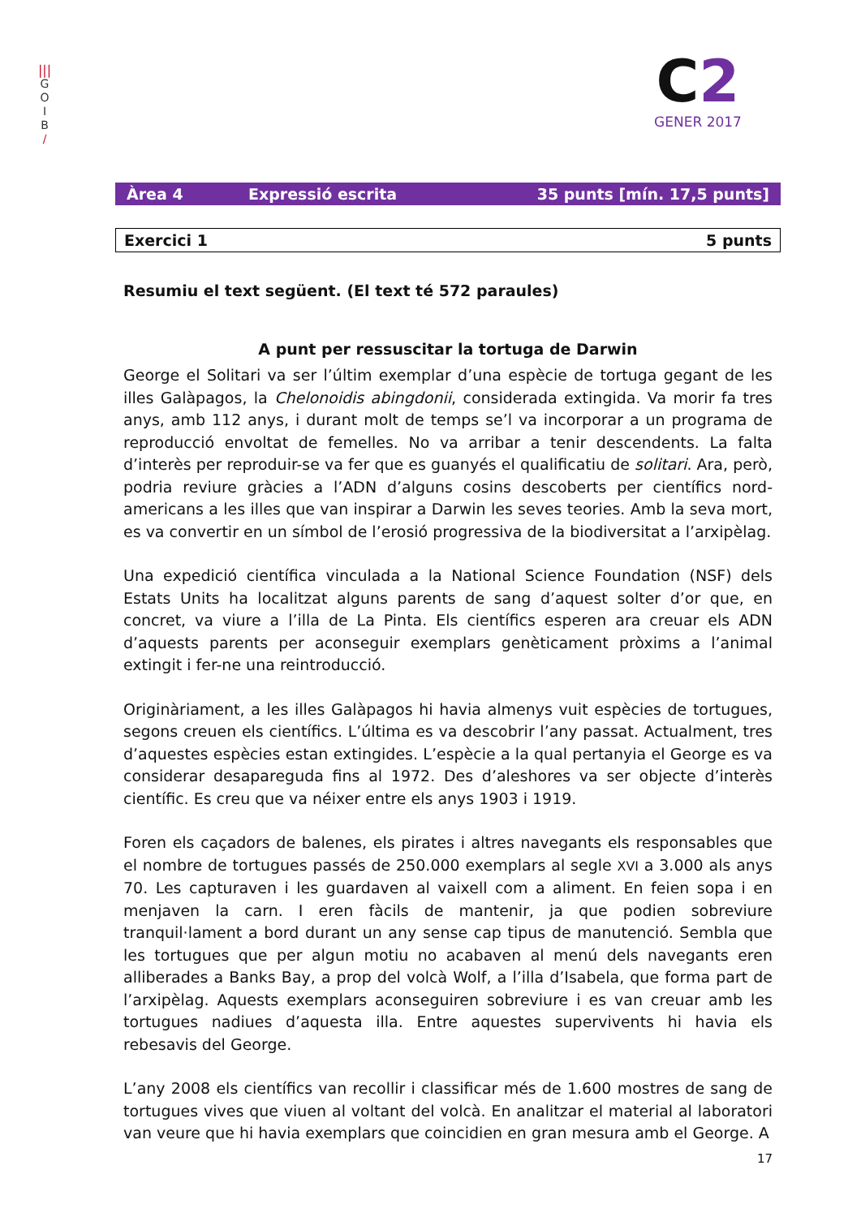|||
G
O
I
B
/
C2
GENER 2017
Àrea 4 Expressió escrita 35 punts [mín. 17,5 punts]
Exercici 1 5 punts
Resumiu el text següent. (El text té 572 paraules)
A punt per ressuscitar la tortuga de Darwin
George el Solitari va ser l’últim exemplar d’una espècie de tortuga gegant de les illes Galàpagos, la Chelonoidis abingdonii, considerada extingida. Va morir fa tres anys, amb 112 anys, i durant molt de temps se’l va incorporar a un programa de reproducció envoltat de femelles. No va arribar a tenir descendents. La falta d’interès per reproduir-se va fer que es guanyés el qualificatiu de solitari. Ara, però, podria reviure gràcies a l’ADN d’alguns cosins descoberts per científics nord-americans a les illes que van inspirar a Darwin les seves teories. Amb la seva mort, es va convertir en un símbol de l’erosió progressiva de la biodiversitat a l’arxipèlag.
Una expedició científica vinculada a la National Science Foundation (NSF) dels Estats Units ha localitzat alguns parents de sang d’aquest solter d’or que, en concret, va viure a l’illa de La Pinta. Els científics esperen ara creuar els ADN d’aquests parents per aconseguir exemplars genèticament pròxims a l’animal extingit i fer-ne una reintroducció.
Originàriament, a les illes Galàpagos hi havia almenys vuit espècies de tortugues, segons creuen els científics. L’última es va descobrir l’any passat. Actualment, tres d’aquestes espècies estan extingides. L’espècie a la qual pertanyia el George es va considerar desapareguda fins al 1972. Des d’aleshores va ser objecte d’interès científic. Es creu que va néixer entre els anys 1903 i 1919.
Foren els caçadors de balenes, els pirates i altres navegants els responsables que el nombre de tortugues passés de 250.000 exemplars al segle XVI a 3.000 als anys 70. Les capturaven i les guardaven al vaixell com a aliment. En feien sopa i en menjaven la carn. I eren fàcils de mantenir, ja que podien sobreviure tranquil·lament a bord durant un any sense cap tipus de manutenció. Sembla que les tortugues que per algun motiu no acabaven al menú dels navegants eren alliberades a Banks Bay, a prop del volcà Wolf, a l’illa d’Isabela, que forma part de l’arxipèlag. Aquests exemplars aconseguiren sobreviure i es van creuar amb les tortugues nadiues d’aquesta illa. Entre aquestes supervivents hi havia els rebesavis del George.
L’any 2008 els científics van recollir i classificar més de 1.600 mostres de sang de tortugues vives que viuen al voltant del volcà. En analitzar el material al laboratori van veure que hi havia exemplars que coincidien en gran mesura amb el George. A
17